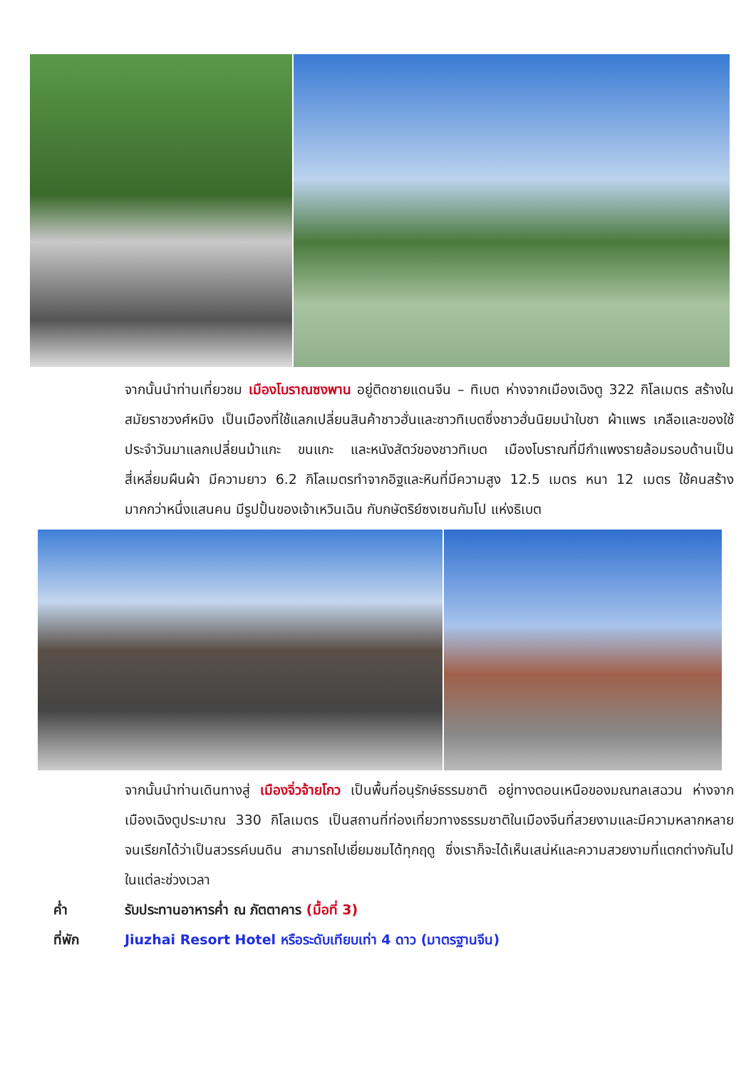จากนั้นนำท่านเที่ยวชม เมืองโบราณซงพาน อยู่ติดชายแดนจีน – ทิเบต ห่างจากเมืองเฉิงตู 322 กิโลเมตร สร้างในสมัยราชวงศ์หมิง เป็นเมืองที่ใช้แลกเปลี่ยนสินค้าชาวฮั่นและชาวทิเบตซึ่งชาวฮั่นนิยมนำใบชา ผ้าแพร เกลือและของใช้ประจำวันมาแลกเปลี่ยนม้าแกะ ขนแกะ และหนังสัตว์ของชาวทิเบต เมืองโบราณที่มีกำแพงรายล้อมรอบด้านเป็นสี่เหลี่ยมผืนผ้า มีความยาว 6.2 กิโลเมตรทำจากอิฐและหินที่มีความสูง 12.5 เมตร หนา 12 เมตร ใช้คนสร้างมากกว่าหนึ่งแสนคน มีรูปปั้นของเจ้าเหวินเฉิน กับกษัตริย์ซงเซนกัมโป แห่งธิเบต
จากนั้นนำท่านเดินทางสู่ เมืองจิ่วจ้ายโกว เป็นพื้นที่อนุรักษ์ธรรมชาติ อยู่ทางตอนเหนือของมณฑลเสฉวน ห่างจากเมืองเฉิงตูประมาณ 330 กิโลเมตร เป็นสถานที่ท่องเที่ยวทางธรรมชาติในเมืองจีนที่สวยงามและมีความหลากหลาย จนเรียกได้ว่าเป็นสวรรค์บนดิน สามารถไปเยี่ยมชมได้ทุกฤดู ซึ่งเราก็จะได้เห็นเสน่ห์และความสวยงามที่แตกต่างกันไปในแต่ละช่วงเวลา
ค่ำ รับประทานอาหารค่ำ ณ ภัตตาคาร (มื้อที่ 3)
ที่พัก Jiuzhai Resort Hotel หรือระดับเทียบเท่า 4 ดาว (มาตรฐานจีน)